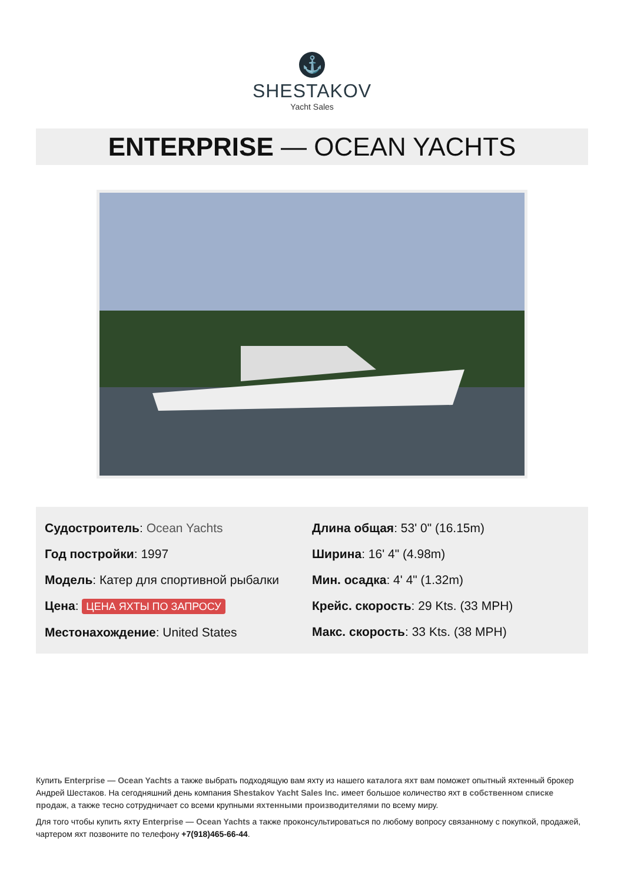⚓
SHESTAKOV
Yacht Sales
ENTERPRISE — OCEAN YACHTS
Судостроитель: Ocean Yachts
Год постройки: 1997
Модель: Катер для спортивной рыбалки
Цена: ЦЕНА ЯХТЫ ПО ЗАПРОСУ
Местонахождение: United States
Длина общая: 53' 0" (16.15m)
Ширина: 16' 4" (4.98m)
Мин. осадка: 4' 4" (1.32m)
Крейс. скорость: 29 Kts. (33 MPH)
Макс. скорость: 33 Kts. (38 MPH)
Купить Enterprise — Ocean Yachts а также выбрать подходящую вам яхту из нашего каталога яхт вам поможет опытный яхтенный брокер Андрей Шестаков. На сегодняшний день компания Shestakov Yacht Sales Inc. имеет большое количество яхт в собственном списке продаж, а также тесно сотрудничает со всеми крупными яхтенными производителями по всему миру.
Для того чтобы купить яхту Enterprise — Ocean Yachts а также проконсультироваться по любому вопросу связанному с покупкой, продажей, чартером яхт позвоните по телефону +7(918)465-66-44.